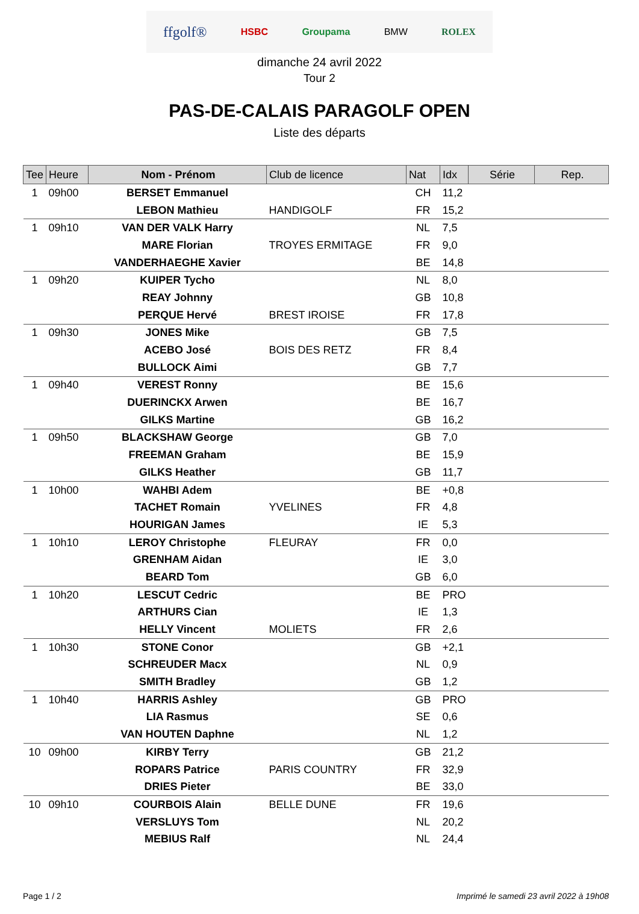ffgolf® HSBC Groupama BMW ROLEX
dimanche 24 avril 2022
Tour 2
PAS-DE-CALAIS PARAGOLF OPEN
Liste des départs
| Tee | Heure | Nom - Prénom | Club de licence | Nat | Idx | Série | Rep. |
| --- | --- | --- | --- | --- | --- | --- | --- |
| 1 | 09h00 | BERSET Emmanuel | | CH | 11,2 | | |
| | | LEBON Mathieu | HANDIGOLF | FR | 15,2 | | |
| 1 | 09h10 | VAN DER VALK Harry | | NL | 7,5 | | |
| | | MARE Florian | TROYES ERMITAGE | FR | 9,0 | | |
| | | VANDERHAEGHE Xavier | | BE | 14,8 | | |
| 1 | 09h20 | KUIPER Tycho | | NL | 8,0 | | |
| | | REAY Johnny | | GB | 10,8 | | |
| | | PERQUE Hervé | BREST IROISE | FR | 17,8 | | |
| 1 | 09h30 | JONES Mike | | GB | 7,5 | | |
| | | ACEBO José | BOIS DES RETZ | FR | 8,4 | | |
| | | BULLOCK Aimi | | GB | 7,7 | | |
| 1 | 09h40 | VEREST Ronny | | BE | 15,6 | | |
| | | DUERINCKX Arwen | | BE | 16,7 | | |
| | | GILKS Martine | | GB | 16,2 | | |
| 1 | 09h50 | BLACKSHAW George | | GB | 7,0 | | |
| | | FREEMAN Graham | | BE | 15,9 | | |
| | | GILKS Heather | | GB | 11,7 | | |
| 1 | 10h00 | WAHBI Adem | | BE | +0,8 | | |
| | | TACHET Romain | YVELINES | FR | 4,8 | | |
| | | HOURIGAN James | | IE | 5,3 | | |
| 1 | 10h10 | LEROY Christophe | FLEURAY | FR | 0,0 | | |
| | | GRENHAM Aidan | | IE | 3,0 | | |
| | | BEARD Tom | | GB | 6,0 | | |
| 1 | 10h20 | LESCUT Cedric | | BE | PRO | | |
| | | ARTHURS Cian | | IE | 1,3 | | |
| | | HELLY Vincent | MOLIETS | FR | 2,6 | | |
| 1 | 10h30 | STONE Conor | | GB | +2,1 | | |
| | | SCHREUDER Macx | | NL | 0,9 | | |
| | | SMITH Bradley | | GB | 1,2 | | |
| 1 | 10h40 | HARRIS Ashley | | GB | PRO | | |
| | | LIA Rasmus | | SE | 0,6 | | |
| | | VAN HOUTEN Daphne | | NL | 1,2 | | |
| 10 | 09h00 | KIRBY Terry | | GB | 21,2 | | |
| | | ROPARS Patrice | PARIS COUNTRY | FR | 32,9 | | |
| | | DRIES Pieter | | BE | 33,0 | | |
| 10 | 09h10 | COURBOIS Alain | BELLE DUNE | FR | 19,6 | | |
| | | VERSLUYS Tom | | NL | 20,2 | | |
| | | MEBIUS Ralf | | NL | 24,4 | | |
Page 1 / 2
Imprimé le samedi 23 avril 2022 à 19h08